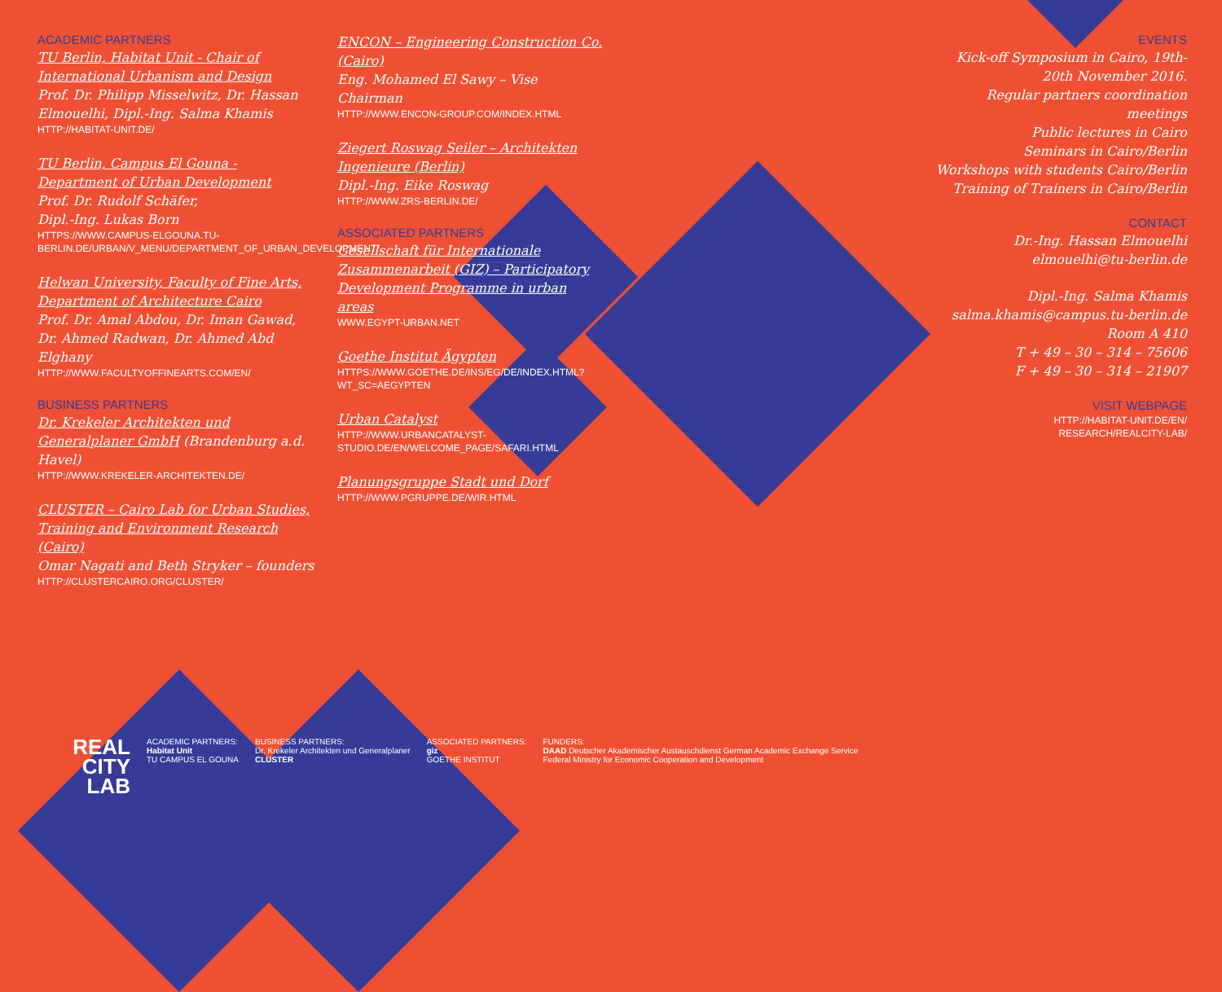ACADEMIC PARTNERS
TU Berlin, Habitat Unit - Chair of International Urbanism and Design
Prof. Dr. Philipp Misselwitz, Dr. Hassan Elmouelhi, Dipl.-Ing. Salma Khamis
HTTP://HABITAT-UNIT.DE/
TU Berlin, Campus El Gouna - Department of Urban Development
Prof. Dr. Rudolf Schäfer,
Dipl.-Ing. Lukas Born
HTTPS://WWW.CAMPUS-ELGOUNA.TU-BERLIN.DE/URBAN/V_MENU/DEPARTMENT_OF_URBAN_DEVELOPMENT/
Helwan University, Faculty of Fine Arts, Department of Architecture Cairo
Prof. Dr. Amal Abdou, Dr. Iman Gawad, Dr. Ahmed Radwan, Dr. Ahmed Abd Elghany
HTTP://WWW.FACULTYOFFINEARTS.COM/EN/
BUSINESS PARTNERS
Dr. Krekeler Architekten und Generalplaner GmbH (Brandenburg a.d. Havel)
HTTP://WWW.KREKELER-ARCHITEKTEN.DE/
CLUSTER – Cairo Lab for Urban Studies, Training and Environment Research (Cairo)
Omar Nagati and Beth Stryker – founders
HTTP://CLUSTERCAIRO.ORG/CLUSTER/
ENCON – Engineering Construction Co. (Cairo)
Eng. Mohamed El Sawy – Vise Chairman
HTTP://WWW.ENCON-GROUP.COM/INDEX.HTML
Ziegert Roswag Seiler – Architekten Ingenieure (Berlin)
Dipl.-Ing. Eike Roswag
HTTP://WWW.ZRS-BERLIN.DE/
ASSOCIATED PARTNERS
Gesellschaft für Internationale Zusammenarbeit (GIZ) – Participatory Development Programme in urban areas
WWW.EGYPT-URBAN.NET
Goethe Institut Ägypten
HTTPS://WWW.GOETHE.DE/INS/EG/DE/INDEX.HTML?WT_SC=AEGYPTEN
Urban Catalyst
HTTP://WWW.URBANCATALYST-STUDIO.DE/EN/WELCOME_PAGE/SAFARI.HTML
Planungsgruppe Stadt und Dorf
HTTP://WWW.PGRUPPE.DE/WIR.HTML
EVENTS
Kick-off Symposium in Cairo, 19th-20th November 2016.
Regular partners coordination meetings
Public lectures in Cairo
Seminars in Cairo/Berlin
Workshops with students Cairo/Berlin
Training of Trainers in Cairo/Berlin
CONTACT
Dr.-Ing. Hassan Elmouelhi
elmouelhi@tu-berlin.de
Dipl.-Ing. Salma Khamis
salma.khamis@campus.tu-berlin.de
Room A 410
T + 49 – 30 – 314 – 75606
F + 49 – 30 – 314 – 21907
VISIT WEBPAGE
HTTP://HABITAT-UNIT.DE/EN/
RESEARCH/REALCITY-LAB/
REAL
CITY
LAB
ACADEMIC PARTNERS:
Habitat Unit
TU CAMPUS EL GOUNA
BUSINESS PARTNERS:
Dr. Krekeler Architekten und Generalplaner
CLUSTER
ASSOCIATED PARTNERS:
giz
GOETHE INSTITUT
FUNDERS:
DAAD Deutscher Akademischer Austauschdienst German Academic Exchange Service
Federal Ministry for Economic Cooperation and Development